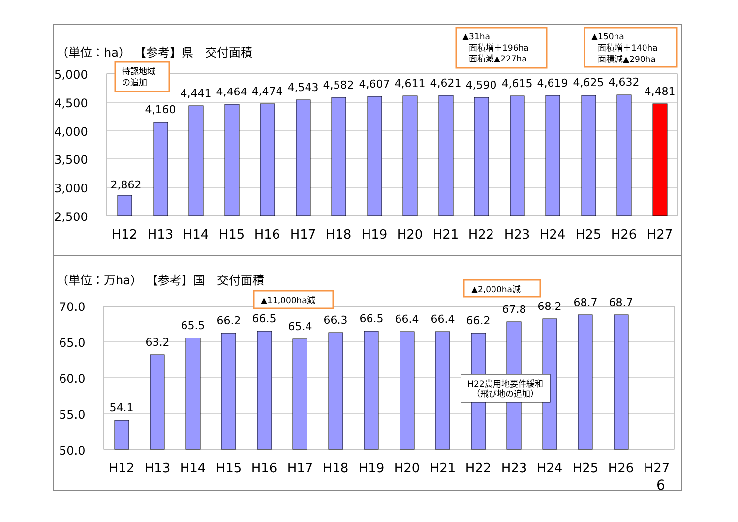（単位：ha） 【参考】県　交付面積
5,000
4,500
4,000
3,500
3,000
2,500
2,862
4,160
4,441
4,464
4,474
4,543
4,582
4,607
4,611
4,621
4,590
4,615
4,619
4,625
4,632
4,481
H12
H13
H14
H15
H16
H17
H18
H19
H20
H21
H22
H23
H24
H25
H26
H27
特認地域
の追加
▲31ha
面積増＋196ha
面積減▲227ha
▲150ha
面積増＋140ha
面積減▲290ha
（単位：万ha） 【参考】国　交付面積
70.0
65.0
60.0
55.0
50.0
54.1
63.2
65.5
66.2
66.5
65.4
66.3
66.5
66.4
66.4
66.2
67.8
68.2
68.7
68.7
H12
H13
H14
H15
H16
H17
H18
H19
H20
H21
H22
H23
H24
H25
H26
H27
▲11,000ha減
▲2,000ha減
H22農用地要件緩和
（飛び地の追加）
6